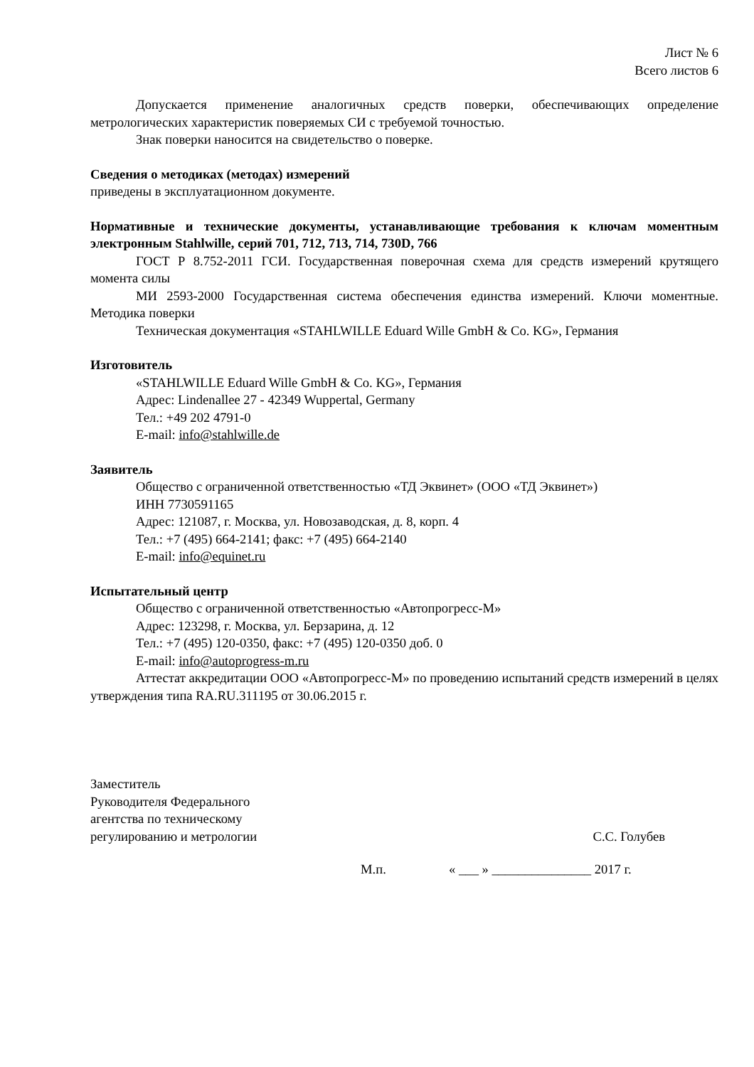Лист № 6
Всего листов 6
Допускается применение аналогичных средств поверки, обеспечивающих определение метрологических характеристик поверяемых СИ с требуемой точностью.
Знак поверки наносится на свидетельство о поверке.
Сведения о методиках (методах) измерений
приведены в эксплуатационном документе.
Нормативные и технические документы, устанавливающие требования к ключам моментным электронным Stahlwille, серий 701, 712, 713, 714, 730D, 766
ГОСТ Р 8.752-2011 ГСИ. Государственная поверочная схема для средств измерений крутящего момента силы
МИ 2593-2000 Государственная система обеспечения единства измерений. Ключи моментные. Методика поверки
Техническая документация «STAHLWILLE Eduard Wille GmbH & Co. KG», Германия
Изготовитель
«STAHLWILLE Eduard Wille GmbH & Co. KG», Германия
Адрес: Lindenallee 27 - 42349 Wuppertal, Germany
Тел.: +49 202 4791-0
E-mail: info@stahlwille.de
Заявитель
Общество с ограниченной ответственностью «ТД Эквинет» (ООО «ТД Эквинет»)
ИНН 7730591165
Адрес: 121087, г. Москва, ул. Новозаводская, д. 8, корп. 4
Тел.: +7 (495) 664-2141; факс: +7 (495) 664-2140
E-mail: info@equinet.ru
Испытательный центр
Общество с ограниченной ответственностью «Автопрогресс-М»
Адрес: 123298, г. Москва, ул. Берзарина, д. 12
Тел.: +7 (495) 120-0350, факс: +7 (495) 120-0350 доб. 0
E-mail: info@autoprogress-m.ru
Аттестат аккредитации ООО «Автопрогресс-М» по проведению испытаний средств измерений в целях утверждения типа RA.RU.311195 от 30.06.2015 г.
Заместитель
Руководителя Федерального
агентства по техническому
регулированию и метрологии
С.С. Голубев
М.п. « ___ » _______________ 2017 г.